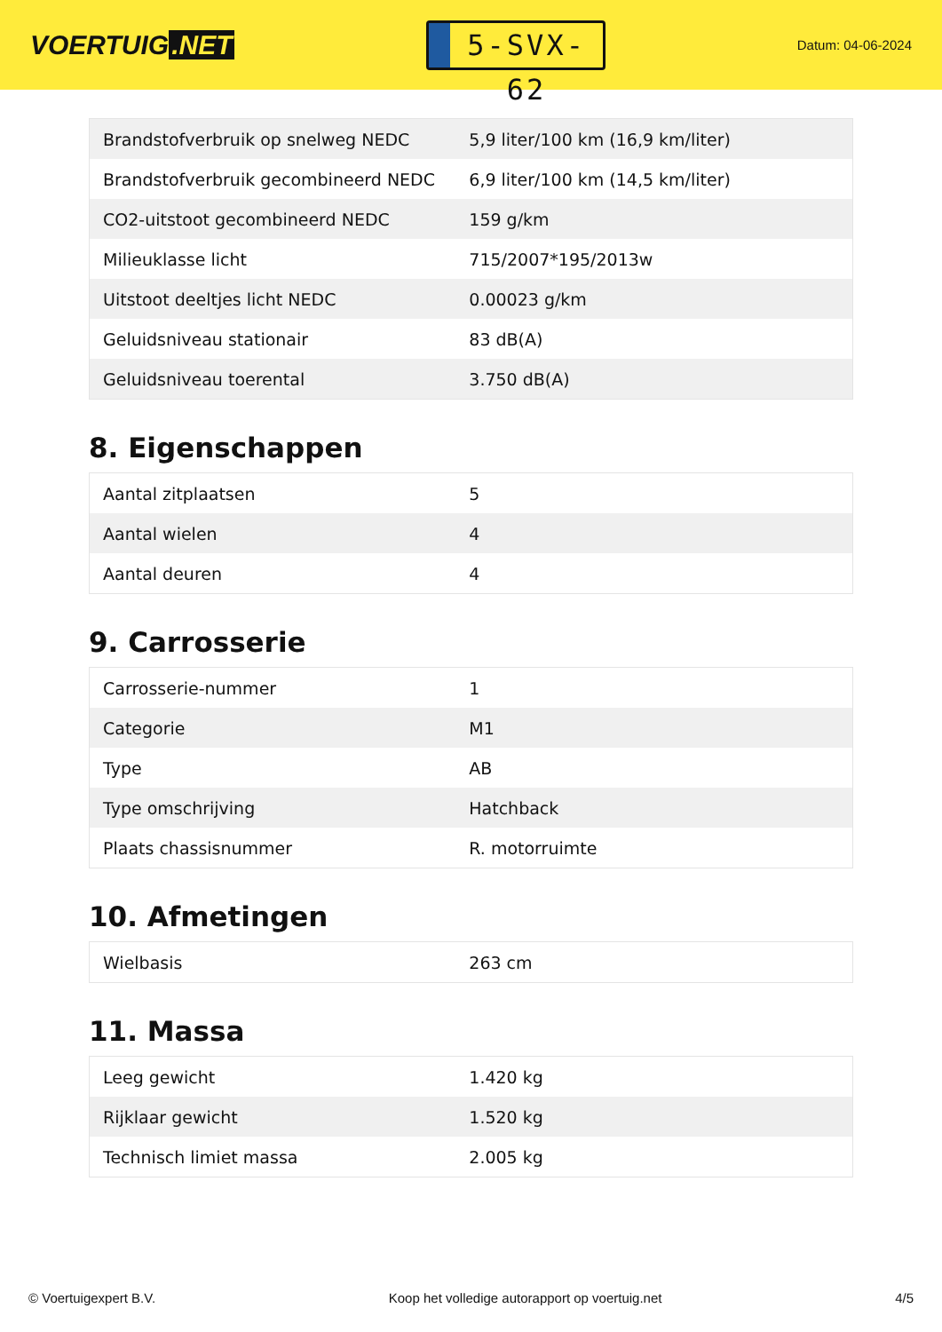VOERTUIG.NET
5-SVX-62
Datum: 04-06-2024
| Brandstofverbruik op snelweg NEDC | 5,9 liter/100 km (16,9 km/liter) |
| Brandstofverbruik gecombineerd NEDC | 6,9 liter/100 km (14,5 km/liter) |
| CO2-uitstoot gecombineerd NEDC | 159 g/km |
| Milieuklasse licht | 715/2007*195/2013w |
| Uitstoot deeltjes licht NEDC | 0.00023 g/km |
| Geluidsniveau stationair | 83 dB(A) |
| Geluidsniveau toerental | 3.750 dB(A) |
8. Eigenschappen
| Aantal zitplaatsen | 5 |
| Aantal wielen | 4 |
| Aantal deuren | 4 |
9. Carrosserie
| Carrosserie-nummer | 1 |
| Categorie | M1 |
| Type | AB |
| Type omschrijving | Hatchback |
| Plaats chassisnummer | R. motorruimte |
10. Afmetingen
| Wielbasis | 263 cm |
11. Massa
| Leeg gewicht | 1.420 kg |
| Rijklaar gewicht | 1.520 kg |
| Technisch limiet massa | 2.005 kg |
© Voertuigexpert B.V. Koop het volledige autorapport op voertuig.net 4/5